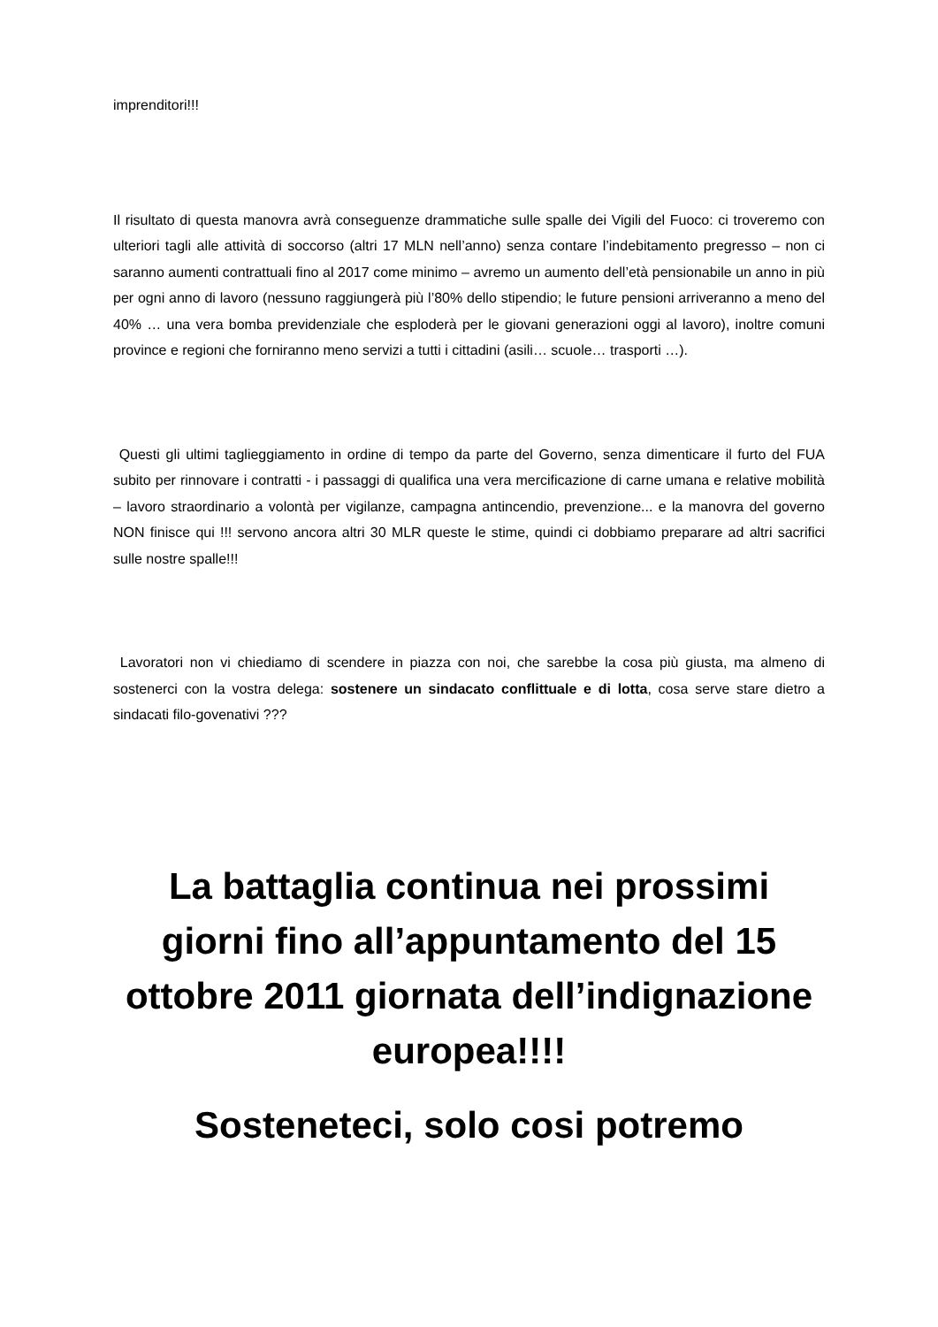imprenditori!!!
Il risultato di questa manovra avrà conseguenze drammatiche sulle spalle dei Vigili del Fuoco: ci troveremo con ulteriori tagli alle attività di soccorso (altri 17 MLN nell’anno) senza contare l’indebitamento pregresso – non ci saranno aumenti contrattuali fino al 2017 come minimo – avremo un aumento dell’età pensionabile un anno in più per ogni anno di lavoro (nessuno raggiungerà più l’80% dello stipendio; le future pensioni arriveranno a meno del 40% … una vera bomba previdenziale che esploderà per le giovani generazioni oggi al lavoro), inoltre comuni province e regioni che forniranno meno servizi a tutti i cittadini (asili… scuole… trasporti …).
Questi gli ultimi taglieggiamento in ordine di tempo da parte del Governo, senza dimenticare il furto del FUA subito per rinnovare i contratti - i passaggi di qualifica una vera mercificazione di carne umana e relative mobilità – lavoro straordinario a volontà per vigilanze, campagna antincendio, prevenzione... e la manovra del governo NON finisce qui !!! servono ancora altri 30 MLR queste le stime, quindi ci dobbiamo preparare ad altri sacrifici sulle nostre spalle!!!
Lavoratori non vi chiediamo di scendere in piazza con noi, che sarebbe la cosa più giusta, ma almeno di sostenerci con la vostra delega: sostenere un sindacato conflittuale e di lotta, cosa serve stare dietro a sindacati filo-govenativi ???
La battaglia continua nei prossimi giorni fino all’appuntamento del 15 ottobre 2011 giornata dell’indignazione europea!!!!
Sosteneteci, solo cosi potremo